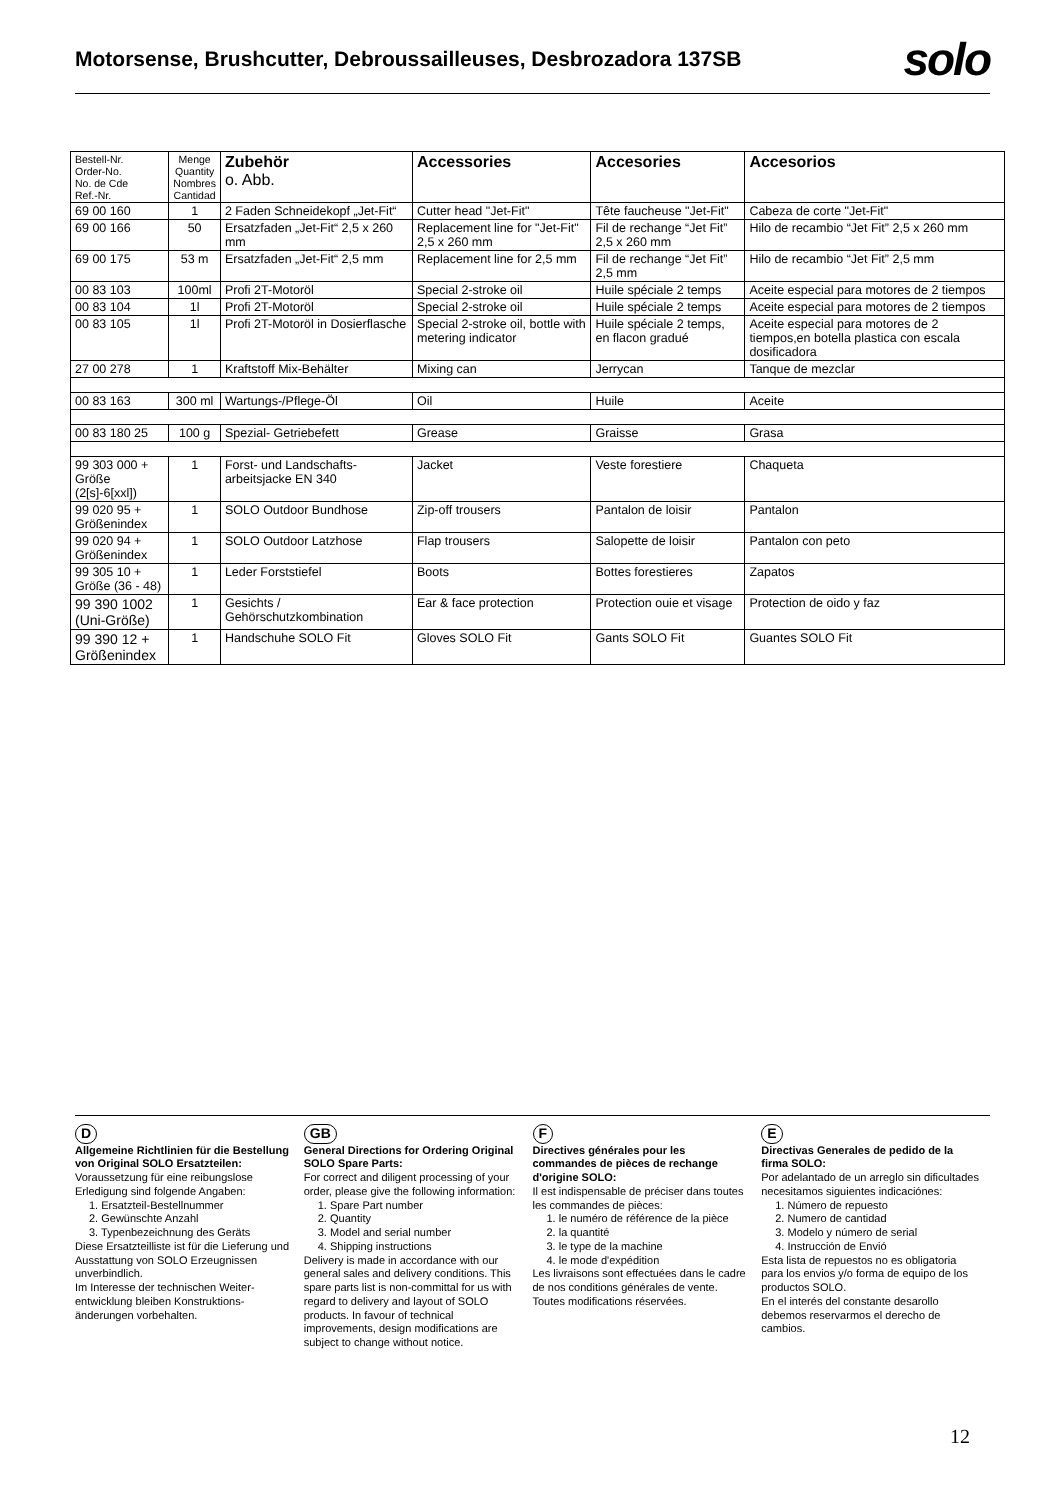Motorsense, Brushcutter, Debroussailleuses, Desbrozadora 137SB
solo
| Bestell-Nr. Order-No. No. de Cde Ref.-Nr. | Menge Quantity Nombres Cantidad | Zubehör o. Abb. | Accessories | Accesories | Accesorios |
| --- | --- | --- | --- | --- | --- |
| 69 00 160 | 1 | 2 Faden Schneidekopf „Jet-Fit“ | Cutter head "Jet-Fit" | Tête faucheuse "Jet-Fit" | Cabeza de corte "Jet-Fit" |
| 69 00 166 | 50 | Ersatzfaden „Jet-Fit“ 2,5 x 260 mm | Replacement line for "Jet-Fit" 2,5 x 260 mm | Fil de rechange “Jet Fit” 2,5 x 260 mm | Hilo de recambio “Jet Fit” 2,5 x 260 mm |
| 69 00 175 | 53 m | Ersatzfaden „Jet-Fit“ 2,5 mm | Replacement line for 2,5 mm | Fil de rechange “Jet Fit” 2,5 mm | Hilo de recambio “Jet Fit” 2,5 mm |
| 00 83 103 | 100ml | Profi 2T-Motoröl | Special 2-stroke oil | Huile spéciale 2 temps | Aceite especial para motores de 2 tiempos |
| 00 83 104 | 1l | Profi 2T-Motoröl | Special 2-stroke oil | Huile spéciale 2 temps | Aceite especial para motores de 2 tiempos |
| 00 83 105 | 1l | Profi 2T-Motoröl in Dosierflasche | Special 2-stroke oil, bottle with metering indicator | Huile spéciale 2 temps, en flacon gradué | Aceite especial para motores de 2 tiempos,en botella plastica con escala dosificadora |
| 27 00 278 | 1 | Kraftstoff Mix-Behälter | Mixing can | Jerrycan | Tanque de mezclar |
| 00 83 163 | 300 ml | Wartungs-/Pflege-Öl | Oil | Huile | Aceite |
| 00 83 180 25 | 100 g | Spezial- Getriebefett | Grease | Graisse | Grasa |
| 99 303 000 + Größe (2[s]-6[xxl]) | 1 | Forst- und Landschafts-arbeitsjacke EN 340 | Jacket | Veste forestiere | Chaqueta |
| 99 020 95 + Größenindex | 1 | SOLO Outdoor Bundhose | Zip-off trousers | Pantalon de loisir | Pantalon |
| 99 020 94 + Größenindex | 1 | SOLO Outdoor Latzhose | Flap trousers | Salopette de loisir | Pantalon con peto |
| 99 305 10 + Größe (36 - 48) | 1 | Leder Forststiefel | Boots | Bottes forestieres | Zapatos |
| 99 390 1002 (Uni-Größe) | 1 | Gesichts / Gehörschutzkombination | Ear & face protection | Protection ouie et visage | Protection de oido y faz |
| 99 390 12 + Größenindex | 1 | Handschuhe SOLO Fit | Gloves SOLO Fit | Gants SOLO Fit | Guantes SOLO Fit |
D
Allgemeine Richtlinien für die Bestellung von Original SOLO Ersatzteilen:
Voraussetzung für eine reibungslose Erledigung sind folgende Angaben:
1. Ersatzteil-Bestellnummer
2. Gewünschte Anzahl
3. Typenbezeichnung des Geräts
Diese Ersatzteilliste ist für die Lieferung und Ausstattung von SOLO Erzeugnissen unverbindlich.
Im Interesse der technischen Weiter-entwicklung bleiben Konstruktions-änderungen vorbehalten.
GB
General Directions for Ordering Original SOLO Spare Parts:
For correct and diligent processing of your order, please give the following information:
1. Spare Part number
2. Quantity
3. Model and serial number
4. Shipping instructions
Delivery is made in accordance with our general sales and delivery conditions. This spare parts list is non-committal for us with regard to delivery and layout of SOLO products. In favour of technical improvements, design modifications are subject to change without notice.
F
Directives générales pour les commandes de pièces de rechange d'origine SOLO:
Il est indispensable de préciser dans toutes les commandes de pièces:
1. le numéro de référence de la pièce
2. la quantité
3. le type de la machine
4. le mode d'expédition
Les livraisons sont effectuées dans le cadre de nos conditions générales de vente.
Toutes modifications réservées.
E
Directivas Generales de pedido de la firma SOLO:
Por adelantado de un arreglo sin dificultades necesitamos siguientes indicaciónes:
1. Número de repuesto
2. Numero de cantidad
3. Modelo y número de serial
4. Instrucción de Envió
Esta lista de repuestos no es obligatoria para los envios y/o forma de equipo de los productos SOLO.
En el interés del constante desarollo debemos reservarmos el derecho de cambios.
12